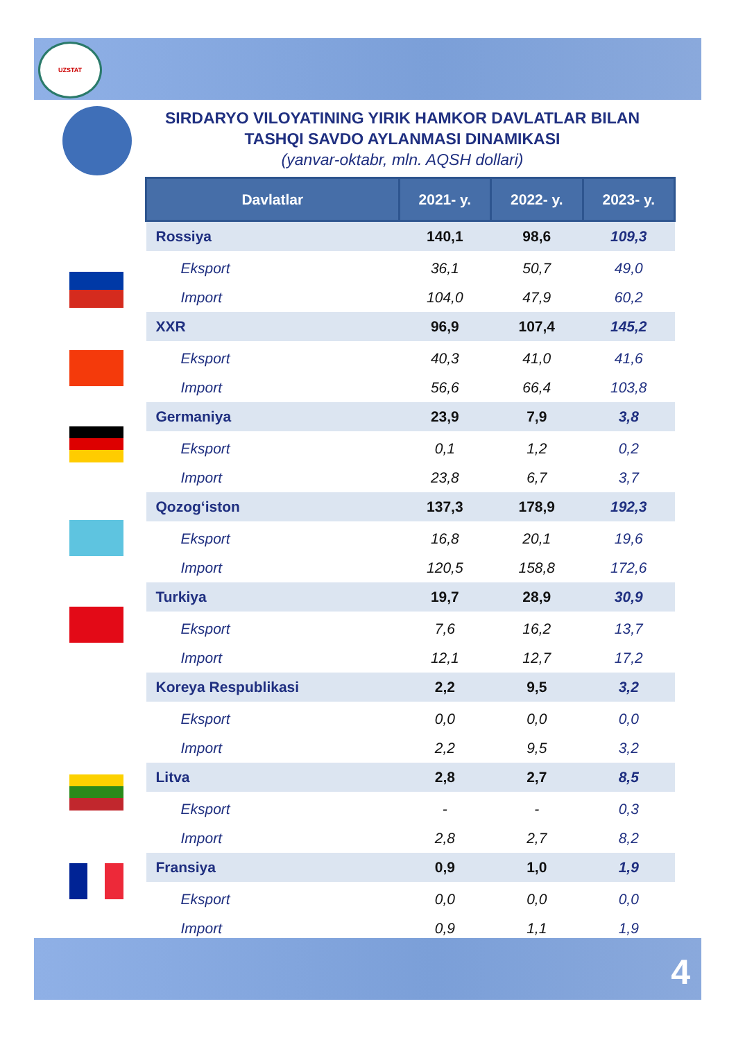UZSTAT
SIRDARYO VILOYATINING YIRIK HAMKOR DAVLATLAR BILAN TASHQI SAVDO AYLANMASI DINAMIKASI
(yanvar-oktabr, mln. AQSH dollari)
| Davlatlar | 2021- y. | 2022- y. | 2023- y. |
| --- | --- | --- | --- |
| Rossiya | 140,1 | 98,6 | 109,3 |
| Eksport | 36,1 | 50,7 | 49,0 |
| Import | 104,0 | 47,9 | 60,2 |
| XXR | 96,9 | 107,4 | 145,2 |
| Eksport | 40,3 | 41,0 | 41,6 |
| Import | 56,6 | 66,4 | 103,8 |
| Germaniya | 23,9 | 7,9 | 3,8 |
| Eksport | 0,1 | 1,2 | 0,2 |
| Import | 23,8 | 6,7 | 3,7 |
| Qozog‘iston | 137,3 | 178,9 | 192,3 |
| Eksport | 16,8 | 20,1 | 19,6 |
| Import | 120,5 | 158,8 | 172,6 |
| Turkiya | 19,7 | 28,9 | 30,9 |
| Eksport | 7,6 | 16,2 | 13,7 |
| Import | 12,1 | 12,7 | 17,2 |
| Koreya Respublikasi | 2,2 | 9,5 | 3,2 |
| Eksport | 0,0 | 0,0 | 0,0 |
| Import | 2,2 | 9,5 | 3,2 |
| Litva | 2,8 | 2,7 | 8,5 |
| Eksport | - | - | 0,3 |
| Import | 2,8 | 2,7 | 8,2 |
| Fransiya | 0,9 | 1,0 | 1,9 |
| Eksport | 0,0 | 0,0 | 0,0 |
| Import | 0,9 | 1,1 | 1,9 |
4